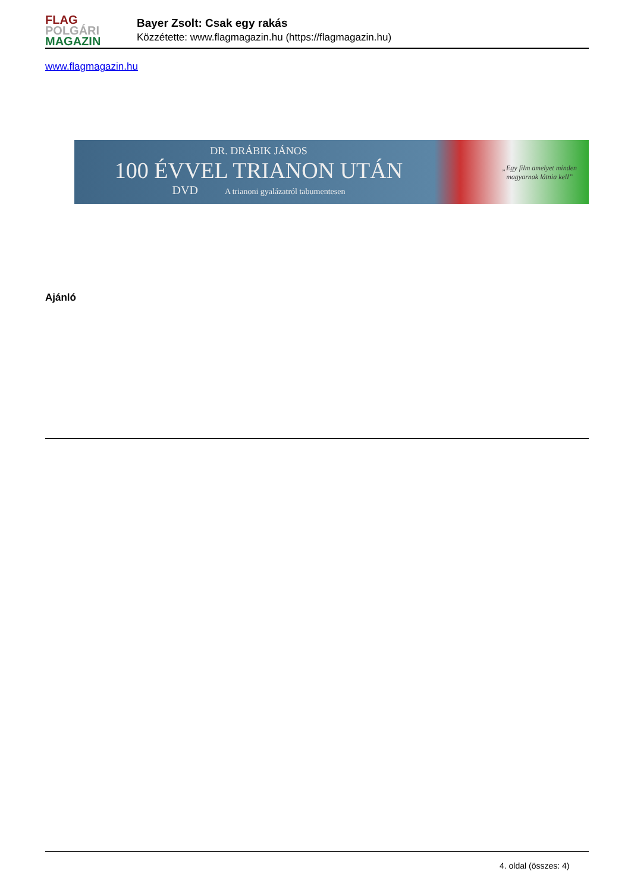FLAG
POLGÁRI
MAGAZIN
Bayer Zsolt: Csak egy rakás
Közzétette: www.flagmagazin.hu (https://flagmagazin.hu)
www.flagmagazin.hu
DR. DRÁBIK JÁNOS
100 ÉVVEL TRIANON UTÁN
DVD A trianoni gyalázatról tabumentesen
„Egy film amelyet minden
magyarnak látnia kell”
Ajánló
4. oldal (összes: 4)